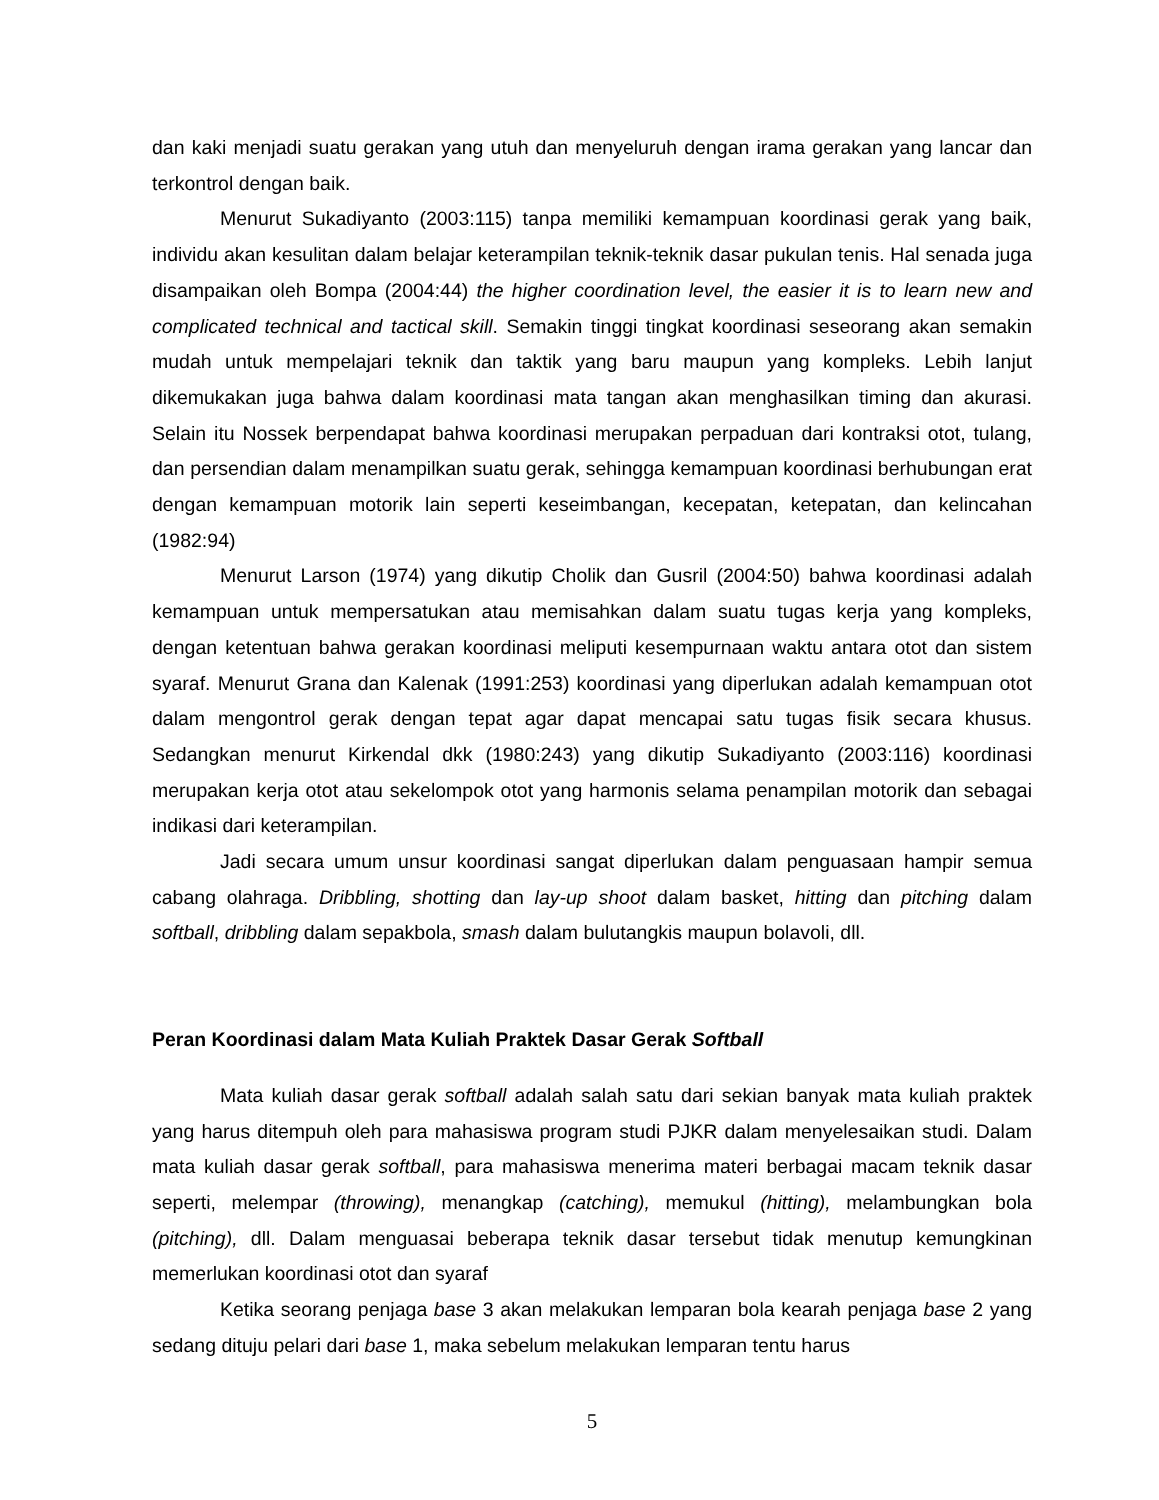dan kaki menjadi suatu gerakan yang utuh dan menyeluruh dengan irama gerakan yang lancar dan terkontrol dengan baik.
Menurut Sukadiyanto (2003:115) tanpa memiliki kemampuan koordinasi gerak yang baik, individu akan kesulitan dalam belajar keterampilan teknik-teknik dasar pukulan tenis. Hal senada juga disampaikan oleh Bompa (2004:44) the higher coordination level, the easier it is to learn new and complicated technical and tactical skill. Semakin tinggi tingkat koordinasi seseorang akan semakin mudah untuk mempelajari teknik dan taktik yang baru maupun yang kompleks. Lebih lanjut dikemukakan juga bahwa dalam koordinasi mata tangan akan menghasilkan timing dan akurasi. Selain itu Nossek berpendapat bahwa koordinasi merupakan perpaduan dari kontraksi otot, tulang, dan persendian dalam menampilkan suatu gerak, sehingga kemampuan koordinasi berhubungan erat dengan kemampuan motorik lain seperti keseimbangan, kecepatan, ketepatan, dan kelincahan (1982:94)
Menurut Larson (1974) yang dikutip Cholik dan Gusril (2004:50) bahwa koordinasi adalah kemampuan untuk mempersatukan atau memisahkan dalam suatu tugas kerja yang kompleks, dengan ketentuan bahwa gerakan koordinasi meliputi kesempurnaan waktu antara otot dan sistem syaraf. Menurut Grana dan Kalenak (1991:253) koordinasi yang diperlukan adalah kemampuan otot dalam mengontrol gerak dengan tepat agar dapat mencapai satu tugas fisik secara khusus. Sedangkan menurut Kirkendal dkk (1980:243) yang dikutip Sukadiyanto (2003:116) koordinasi merupakan kerja otot atau sekelompok otot yang harmonis selama penampilan motorik dan sebagai indikasi dari keterampilan.
Jadi secara umum unsur koordinasi sangat diperlukan dalam penguasaan hampir semua cabang olahraga. Dribbling, shotting dan lay-up shoot dalam basket, hitting dan pitching dalam softball, dribbling dalam sepakbola, smash dalam bulutangkis maupun bolavoli, dll.
Peran Koordinasi dalam Mata Kuliah Praktek Dasar Gerak Softball
Mata kuliah dasar gerak softball adalah salah satu dari sekian banyak mata kuliah praktek yang harus ditempuh oleh para mahasiswa program studi PJKR dalam menyelesaikan studi. Dalam mata kuliah dasar gerak softball, para mahasiswa menerima materi berbagai macam teknik dasar seperti, melempar (throwing), menangkap (catching), memukul (hitting), melambungkan bola (pitching), dll. Dalam menguasai beberapa teknik dasar tersebut tidak menutup kemungkinan memerlukan koordinasi otot dan syaraf
Ketika seorang penjaga base 3 akan melakukan lemparan bola kearah penjaga base 2 yang sedang dituju pelari dari base 1, maka sebelum melakukan lemparan tentu harus
5